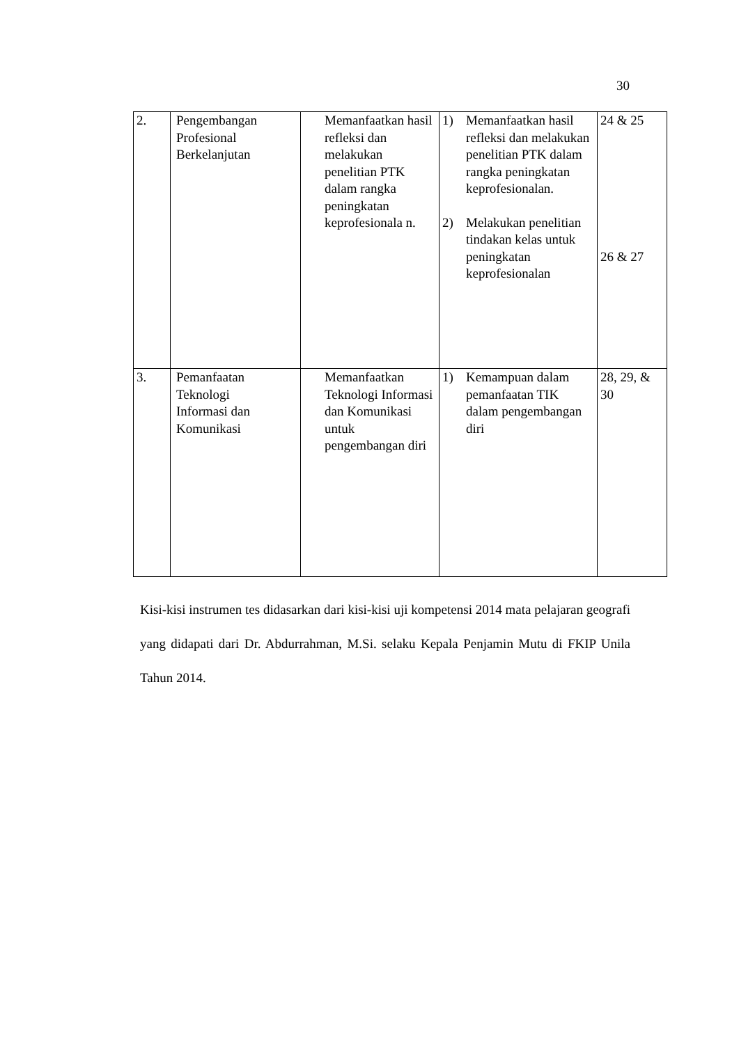30
| 2. | Pengembangan Profesional Berkelanjutan | Memanfaatkan hasil refleksi dan melakukan penelitian PTK dalam rangka peningkatan keprofesionala n. | 1) Memanfaatkan hasil refleksi dan melakukan penelitian PTK dalam rangka peningkatan keprofesionalan. 2) Melakukan penelitian tindakan kelas untuk peningkatan keprofesionalan | 24 & 25 26 & 27 |
| 3. | Pemanfaatan Teknologi Informasi dan Komunikasi | Memanfaatkan Teknologi Informasi dan Komunikasi untuk pengembangan diri | 1) Kemampuan dalam pemanfaatan TIK dalam pengembangan diri | 28, 29, & 30 |
Kisi-kisi instrumen tes didasarkan dari kisi-kisi uji kompetensi 2014 mata pelajaran geografi yang didapati dari Dr. Abdurrahman, M.Si. selaku Kepala Penjamin Mutu di FKIP Unila Tahun 2014.